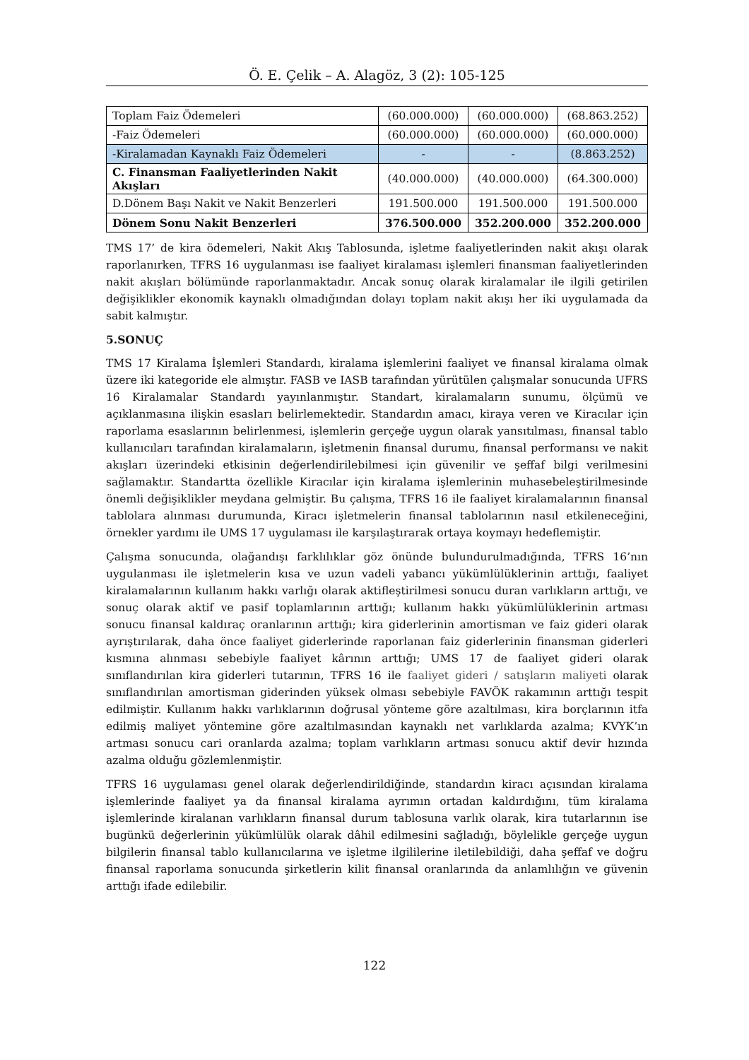Ö. E. Çelik – A. Alagöz, 3 (2): 105-125
| Toplam Faiz Ödemeleri | (60.000.000) | (60.000.000) | (68.863.252) |
| -Faiz Ödemeleri | (60.000.000) | (60.000.000) | (60.000.000) |
| -Kiralamadan Kaynaklı Faiz Ödemeleri | - | - | (8.863.252) |
| C. Finansman Faaliyetlerinden Nakit Akışları | (40.000.000) | (40.000.000) | (64.300.000) |
| D.Dönem Başı Nakit ve Nakit Benzerleri | 191.500.000 | 191.500.000 | 191.500.000 |
| Dönem Sonu Nakit Benzerleri | 376.500.000 | 352.200.000 | 352.200.000 |
TMS 17’ de kira ödemeleri, Nakit Akış Tablosunda, işletme faaliyetlerinden nakit akışı olarak raporlanırken, TFRS 16 uygulanması ise faaliyet kiralaması işlemleri finansman faaliyetlerinden nakit akışları bölümünde raporlanmaktadır. Ancak sonuç olarak kiralamalar ile ilgili getirilen değişiklikler ekonomik kaynaklı olmadığından dolayı toplam nakit akışı her iki uygulamada da sabit kalmıştır.
5.SONUÇ
TMS 17 Kiralama İşlemleri Standardı, kiralama işlemlerini faaliyet ve finansal kiralama olmak üzere iki kategoride ele almıştır. FASB ve IASB tarafından yürütülen çalışmalar sonucunda UFRS 16 Kiralamalar Standardı yayınlanmıştır. Standart, kiralamaların sunumu, ölçümü ve açıklanmasına ilişkin esasları belirlemektedir. Standardın amacı, kiraya veren ve Kiracılar için raporlama esaslarının belirlenmesi, işlemlerin gerçeğe uygun olarak yansıtılması, finansal tablo kullanıcıları tarafından kiralamaların, işletmenin finansal durumu, finansal performansı ve nakit akışları üzerindeki etkisinin değerlendirilebilmesi için güvenilir ve şeffaf bilgi verilmesini sağlamaktır. Standartta özellikle Kiracılar için kiralama işlemlerinin muhasebeleştirilmesinde önemli değişiklikler meydana gelmiştir. Bu çalışma, TFRS 16 ile faaliyet kiralamalarının finansal tablolara alınması durumunda, Kiracı işletmelerin finansal tablolarının nasıl etkileneceğini, örnekler yardımı ile UMS 17 uygulaması ile karşılaştırarak ortaya koymayı hedeflemiştir.
Çalışma sonucunda, olağandışı farklılıklar göz önünde bulundurulmadığında, TFRS 16’nın uygulanması ile işletmelerin kısa ve uzun vadeli yabancı yükümlülüklerinin arttığı, faaliyet kiralamalarının kullanım hakkı varlığı olarak aktifleştirilmesi sonucu duran varlıkların arttığı, ve sonuç olarak aktif ve pasif toplamlarının arttığı; kullanım hakkı yükümlülüklerinin artması sonucu finansal kaldıraç oranlarının arttığı; kira giderlerinin amortisman ve faiz gideri olarak ayrıştırılarak, daha önce faaliyet giderlerinde raporlanan faiz giderlerinin finansman giderleri kısmına alınması sebebiyle faaliyet kârının arttığı; UMS 17 de faaliyet gideri olarak sınıflandırılan kira giderleri tutarının, TFRS 16 ile faaliyet gideri / satışların maliyeti olarak sınıflandırılan amortisman giderinden yüksek olması sebebiyle FAVÖK rakamının arttığı tespit edilmiştir. Kullanım hakkı varlıklarının doğrusal yönteme göre azaltılması, kira borçlarının itfa edilmiş maliyet yöntemine göre azaltılmasından kaynaklı net varlıklarda azalma; KVYK’ın artması sonucu cari oranlarda azalma; toplam varlıkların artması sonucu aktif devir hızında azalma olduğu gözlemlenmiştir.
TFRS 16 uygulaması genel olarak değerlendirildiğinde, standardın kiracı açısından kiralama işlemlerinde faaliyet ya da finansal kiralama ayrımın ortadan kaldırdığını, tüm kiralama işlemlerinde kiralanan varlıkların finansal durum tablosuna varlık olarak, kira tutarlarının ise bugünkü değerlerinin yükümlülük olarak dâhil edilmesini sağladığı, böylelikle gerçeğe uygun bilgilerin finansal tablo kullanıcılarına ve işletme ilgililerine iletilebildiği, daha şeffaf ve doğru finansal raporlama sonucunda şirketlerin kilit finansal oranlarında da anlamlılığın ve güvenin arttığı ifade edilebilir.
122